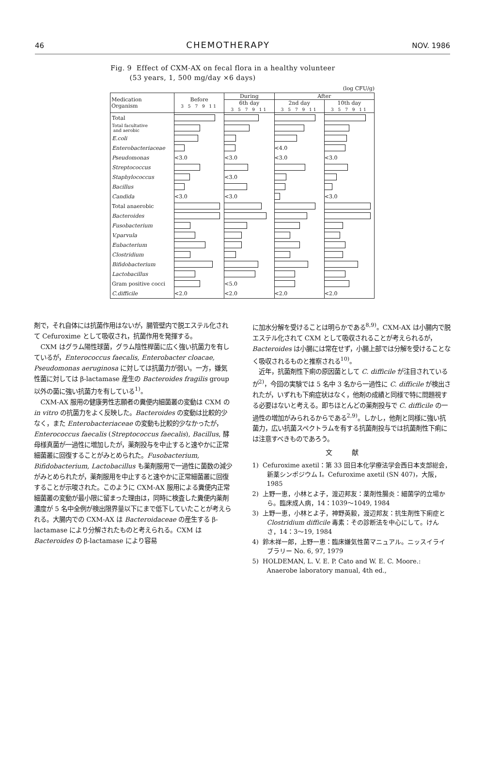46 CHEMOTHERAPY NOV. 1986
Fig. 9 Effect of CXM-AX on fecal flora in a healthy volunteer
(53 years, 1, 500 mg/day ×6 days)
(log CFU/g)
| Medication Organism | Before 3 5 7 9 11 | During | After | |
| --- | --- | --- | --- | --- |
| | | 6th day 3 5 7 9 11 | 2nd day 3 5 7 9 11 | 10th day 3 5 7 9 11 |
| Total | | | | |
| Total facultative and aerobic | | | | |
| E.coli | | | | |
| Enterobacteriaceae | | | <4.0 | |
| Pseudomonas | <3.0 | <3.0 | <3.0 | <3.0 |
| Streptococcus | | | | |
| Staphylococcus | | <3.0 | | |
| Bacillus | | | | |
| Candida | <3.0 | <3.0 | | <3.0 |
| Total anaerobic | | | | |
| Bacteroides | | | | |
| Fusobacterium | | | | |
| V.parvula | | | | |
| Eubacterium | | | | |
| Clostridium | | | | |
| Bifidobacterium | | | | |
| Lactobacillus | | | | |
| Gram positive cocci | | <5.0 | | |
| C.difficile | <2.0 | <2.0 | <2.0 | <2.0 |
剤で，それ自体には抗菌作用はないが，腸管壁内で脱エステル化されて Cefuroxime として吸収され，抗菌作用を発揮する。
CXM はグラム陽性球菌，グラム陰性桿菌に広く強い抗菌力を有しているが，Enterococcus faecalis, Enterobacter cloacae, Pseudomonas aeruginosa に対しては抗菌力が弱い。一方，嫌気性菌に対しては β-lactamase 産生の Bacteroides fragilis group 以外の菌に強い抗菌力を有している<sup>1)</sup>。
CXM-AX 服用の健康男性志願者の糞便内細菌叢の変動は CXM の in vitro の抗菌力をよく反映した。Bacteroides の変動は比較的少なく，また Enterobacteriaceae の変動も比較的少なかったが，Enterococcus faecalis (Streptococcus faecalis), Bacillus, 酵母様真菌が一過性に増加したが，薬剤投与を中止すると速やかに正常細菌叢に回復することがみとめられた。Fusobacterium, Bifidobacterium, Lactobacillus も薬剤服用で一過性に菌数の減少がみとめられたが，薬剤服用を中止すると速やかに正常細菌叢に回復することが示唆された。このように CXM-AX 服用による糞便内正常細菌叢の変動が最小限に留まった理由は，同時に検査した糞便内薬剤濃度が 5 名中全例が検出限界量以下にまで低下していたことが考えられる。大腸内での CXM-AX は Bacteroidaceae の産生する β-lactamase により分解されたものと考えられる。CXM は Bacteroides の β-lactamase により容易
に加水分解を受けることは明らかである<sup>8,9)</sup>。CXM-AX は小腸内で脱エステル化されて CXM として吸収されることが考えられるが，Bacteroides は小腸には常在せず，小腸上部では分解を受けることなく吸収されるものと推察される<sup>10)</sup>。
近年，抗菌剤性下痢の原因菌として C. difficile が注目されているが<sup>2)</sup>，今回の実験では 5 名中 3 名から一過性に C. difficile が検出されたが，いずれも下痢症状はなく，他剤の成績と同様で特に問題視する必要はないと考える。即ちほとんどの薬剤投与で C. difficile の一過性の増加がみられるからである<sup>2,9)</sup>。しかし，他剤と同様に強い抗菌力，広い抗菌スペクトラムを有する抗菌剤投与では抗菌剤性下痢には注意すべきものであろう。
文献
1) Cefuroxime axetil：第 33 回日本化学療法学会西日本支部総会，新薬シンポジウム I。Cefuroxime axetil (SN 407)，大阪，1985
2) 上野一恵，小林とよ子，渡辺邦友：薬剤性腸炎：細菌学的立場から。臨床成人病，14：1039〜1049, 1984
3) 上野一恵，小林とよ子，神野英毅，渡辺邦友：抗生剤性下痢症と Clostridium difficile 毒素：その診断法を中心にして。けんさ，14：3〜19, 1984
4) 鈴木祥一郎，上野一恵：臨床嫌気性菌マニュアル。ニッスイライブラリー No. 6, 97, 1979
5) HOLDEMAN, L. V. E. P. Cato and W. E. C. Moore.: Anaerobe laboratory manual, 4th ed.,